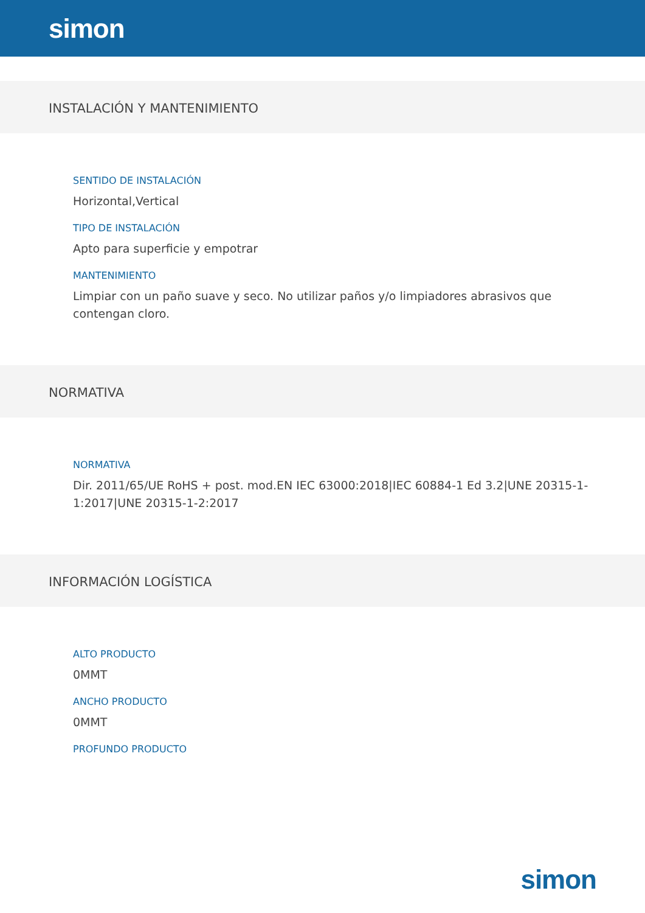simon
INSTALACIÓN Y MANTENIMIENTO
SENTIDO DE INSTALACIÓN
Horizontal,Vertical
TIPO DE INSTALACIÓN
Apto para superficie y empotrar
MANTENIMIENTO
Limpiar con un paño suave y seco. No utilizar paños y/o limpiadores abrasivos que contengan cloro.
NORMATIVA
NORMATIVA
Dir. 2011/65/UE RoHS + post. mod.EN IEC 63000:2018|IEC 60884-1 Ed 3.2|UNE 20315-1-1:2017|UNE 20315-1-2:2017
INFORMACIÓN LOGÍSTICA
ALTO PRODUCTO
0MMT
ANCHO PRODUCTO
0MMT
PROFUNDO PRODUCTO
simon